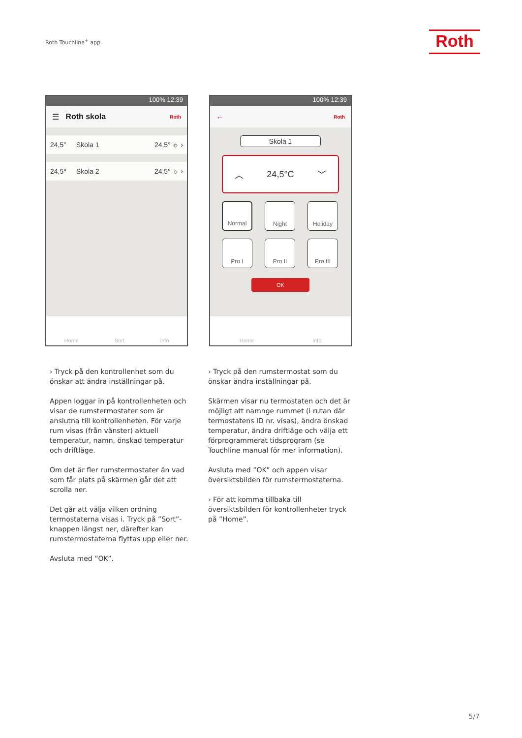Roth Touchline<sup>+</sup> app Roth
100% 12:39
☰ Roth skola Roth
24,5° Skola 1 24,5° ☼ ›
24,5° Skola 2 24,5° ☼ ›
Home Sort info
100% 12:39
← Roth
Skola 1
︿ 24,5°C ﹀
Normal
Night
Holiday
Pro I
Pro II
Pro III
OK
Home info
› Tryck på den kontrollenhet som du önskar att ändra inställningar på.
Appen loggar in på kontrollenheten och visar de rumstermostater som är anslutna till kontrollenheten. För varje rum visas (från vänster) aktuell temperatur, namn, önskad temperatur och driftläge.
Om det är fler rumstermostater än vad som får plats på skärmen går det att scrolla ner.
Det går att välja vilken ordning termostater­na visas i. Tryck på ”Sort”-knappen längst ner, därefter kan rumstermostaterna flyttas upp eller ner.
Avsluta med ”OK”.
› Tryck på den rumstermostat som du önskar ändra inställningar på.
Skärmen visar nu termostaten och det är möjligt att namnge rummet (i rutan där termostatens ID nr. visas), ändra önskad temperatur, ändra driftläge och välja ett förprogrammerat tidsprogram (se Touchline manual för mer information).
Avsluta med ”OK” och appen visar översikts­bilden för rumstermostaterna.
› För att komma tillbaka till översiktsbilden för kontrollenheter tryck på ”Home”.
5/7